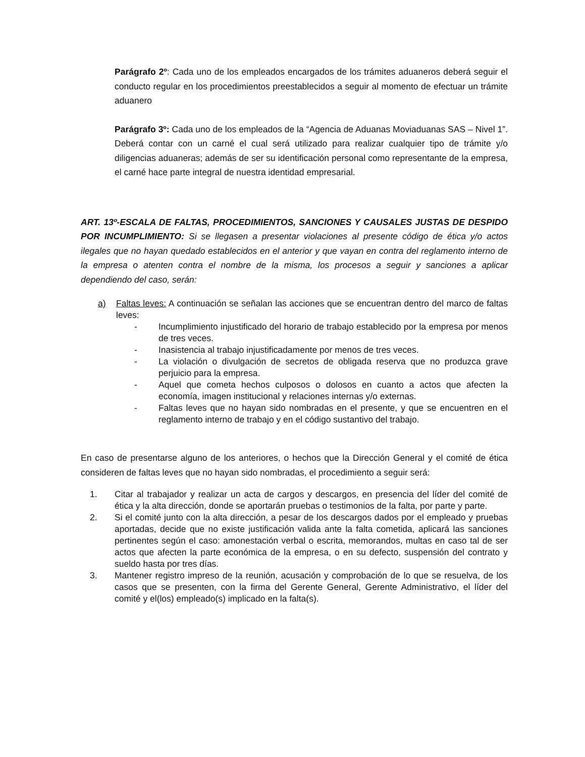Parágrafo 2º: Cada uno de los empleados encargados de los trámites aduaneros deberá seguir el conducto regular en los procedimientos preestablecidos a seguir al momento de efectuar un trámite aduanero
Parágrafo 3º: Cada uno de los empleados de la “Agencia de Aduanas Moviaduanas SAS – Nivel 1”. Deberá contar con un carné el cual será utilizado para realizar cualquier tipo de trámite y/o diligencias aduaneras; además de ser su identificación personal como representante de la empresa, el carné hace parte integral de nuestra identidad empresarial.
ART. 13º-ESCALA DE FALTAS, PROCEDIMIENTOS, SANCIONES Y CAUSALES JUSTAS DE DESPIDO POR INCUMPLIMIENTO: Si se llegasen a presentar violaciones al presente código de ética y/o actos ilegales que no hayan quedado establecidos en el anterior y que vayan en contra del reglamento interno de la empresa o atenten contra el nombre de la misma, los procesos a seguir y sanciones a aplicar dependiendo del caso, serán:
a) Faltas leves: A continuación se señalan las acciones que se encuentran dentro del marco de faltas leves:
- Incumplimiento injustificado del horario de trabajo establecido por la empresa por menos de tres veces.
- Inasistencia al trabajo injustificadamente por menos de tres veces.
- La violación o divulgación de secretos de obligada reserva que no produzca grave perjuicio para la empresa.
- Aquel que cometa hechos culposos o dolosos en cuanto a actos que afecten la economía, imagen institucional y relaciones internas y/o externas.
- Faltas leves que no hayan sido nombradas en el presente, y que se encuentren en el reglamento interno de trabajo y en el código sustantivo del trabajo.
En caso de presentarse alguno de los anteriores, o hechos que la Dirección General y el comité de ética consideren de faltas leves que no hayan sido nombradas, el procedimiento a seguir será:
1. Citar al trabajador y realizar un acta de cargos y descargos, en presencia del líder del comité de ética y la alta dirección, donde se aportarán pruebas o testimonios de la falta, por parte y parte.
2. Si el comité junto con la alta dirección, a pesar de los descargos dados por el empleado y pruebas aportadas, decide que no existe justificación valida ante la falta cometida, aplicará las sanciones pertinentes según el caso: amonestación verbal o escrita, memorandos, multas en caso tal de ser actos que afecten la parte económica de la empresa, o en su defecto, suspensión del contrato y sueldo hasta por tres días.
3. Mantener registro impreso de la reunión, acusación y comprobación de lo que se resuelva, de los casos que se presenten, con la firma del Gerente General, Gerente Administrativo, el líder del comité y el(los) empleado(s) implicado en la falta(s).